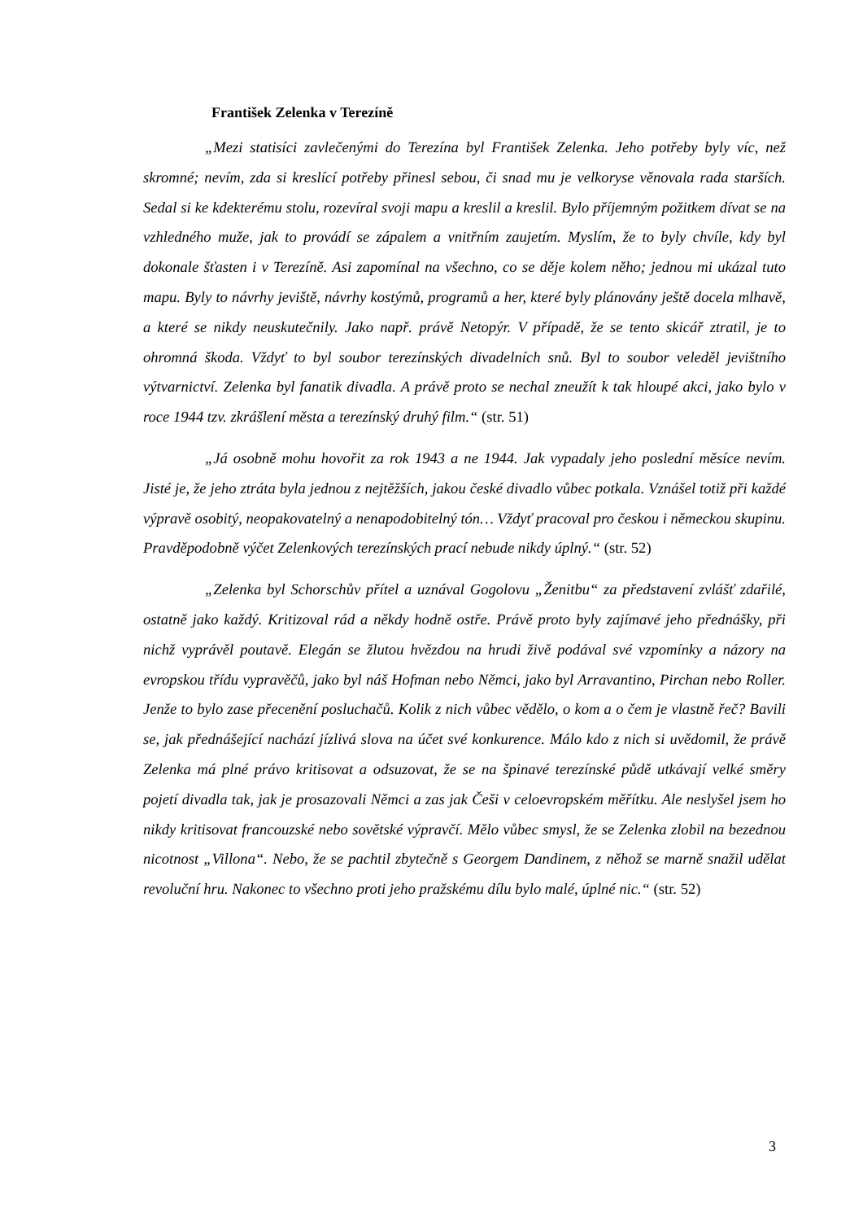František Zelenka v Terezíně
„Mezi statisíci zavlečenými do Terezína byl František Zelenka. Jeho potřeby byly víc, než skromné; nevím, zda si kreslící potřeby přinesl sebou, či snad mu je velkoryse věnovala rada starších. Sedal si ke kdekterému stolu, rozevíral svoji mapu a kreslil a kreslil. Bylo příjemným požitkem dívat se na vzhledného muže, jak to provádí se zápalem a vnitřním zaujetím. Myslím, že to byly chvíle, kdy byl dokonale šťasten i v Terezíně. Asi zapomínal na všechno, co se děje kolem něho; jednou mi ukázal tuto mapu. Byly to návrhy jeviště, návrhy kostýmů, programů a her, které byly plánovány ještě docela mlhavě, a které se nikdy neuskutečnily. Jako např. právě Netopýr. V případě, že se tento skicář ztratil, je to ohromná škoda. Vždyť to byl soubor terezínských divadelních snů. Byl to soubor veleděl jevištního výtvarnictví. Zelenka byl fanatik divadla. A právě proto se nechal zneužít k tak hloupé akci, jako bylo v roce 1944 tzv. zkrášlení města a terezínský druhý film.“ (str. 51)
„Já osobně mohu hovořit za rok 1943 a ne 1944. Jak vypadaly jeho poslední měsíce nevím. Jisté je, že jeho ztráta byla jednou z nejtěžších, jakou české divadlo vůbec potkala. Vznášel totiž při každé výpravě osobitý, neopakovatelný a nenapodobitelný tón… Vždyť pracoval pro českou i německou skupinu. Pravděpodobně výčet Zelenkových terezínských prací nebude nikdy úplný.“ (str. 52)
„Zelenka byl Schorschův přítel a uznával Gogolovu „Ženitbu“ za představení zvlášť zdařilé, ostatně jako každý. Kritizoval rád a někdy hodně ostře. Právě proto byly zajímavé jeho přednášky, při nichž vyprávěl poutavě. Elegán se žlutou hvězdou na hrudi živě podával své vzpomínky a názory na evropskou třídu vypravěčů, jako byl náš Hofman nebo Němci, jako byl Arravantino, Pirchan nebo Roller. Jenže to bylo zase přecenění posluchačů. Kolik z nich vůbec vědělo, o kom a o čem je vlastně řeč? Bavili se, jak přednášející nachází jízlivá slova na účet své konkurence. Málo kdo z nich si uvědomil, že právě Zelenka má plné právo kritisovat a odsuzovat, že se na špinavé terezínské půdě utkávají velké směry pojetí divadla tak, jak je prosazovali Němci a zas jak Češi v celoevropském měřítku. Ale neslyšel jsem ho nikdy kritisovat francouzské nebo sovětské výpravčí. Mělo vůbec smysl, že se Zelenka zlobil na bezednou nicotnost „Villona“. Nebo, že se pachtil zbytečně s Georgem Dandinem, z něhož se marně snažil udělat revoluční hru. Nakonec to všechno proti jeho pražskému dílu bylo malé, úplné nic.“ (str. 52)
3